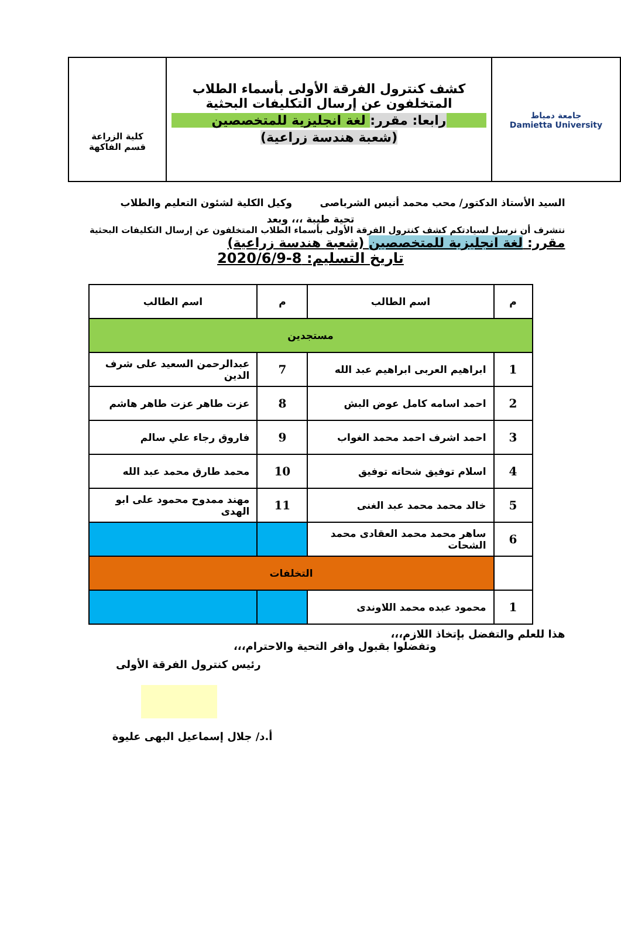جامعة دمياط
Damietta University
كشف كنترول الفرقة الأولى بأسماء الطلاب
المتخلفون عن إرسال التكليفات البحثية
رابعا: مقرر: لغة انجليزية للمتخصصين
(شعبة هندسة زراعية)
كلية الزراعة
قسم الفاكهة
السيد الأستاذ الدكتور/ محب محمد أنيس الشرباصى وكيل الكلية لشئون التعليم والطلاب
تحية طيبة ،،، وبعد
نتشرف أن نرسل لسيادتكم كشف كنترول الفرقة الأولى بأسماء الطلاب المتخلفون عن إرسال التكليفات البحثية مقرر: لغة انجليزية للمتخصصين (شعبة هندسة زراعية)
تاريخ التسليم: 8-2020/6/9
| م | اسم الطالب | م | اسم الطالب |
| --- | --- | --- | --- |
| مستجدين | | | |
| 1 | ابراهيم العربى ابراهيم عبد الله | 7 | عبدالرحمن السعيد على شرف الدين |
| 2 | احمد اسامه كامل عوض البش | 8 | عزت طاهر عزت طاهر هاشم |
| 3 | احمد اشرف احمد محمد الغواب | 9 | فاروق رجاء علي سالم |
| 4 | اسلام توفيق شحاته توفيق | 10 | محمد طارق محمد عبد الله |
| 5 | خالد محمد محمد عبد الغنى | 11 | مهند ممدوح محمود على ابو الهدى |
| 6 | ساهر محمد محمد العقادى محمد الشحات | | |
| | التخلفات | | |
| 1 | محمود عبده محمد اللاوندى | | |
هذا للعلم والتفضل بإتخاذ اللازم،،،
وتفضلوا بقبول وافر التحية والاحترام،،،
رئيس كنترول الفرقة الأولى
أ.د/ جلال إسماعيل البهى عليوة